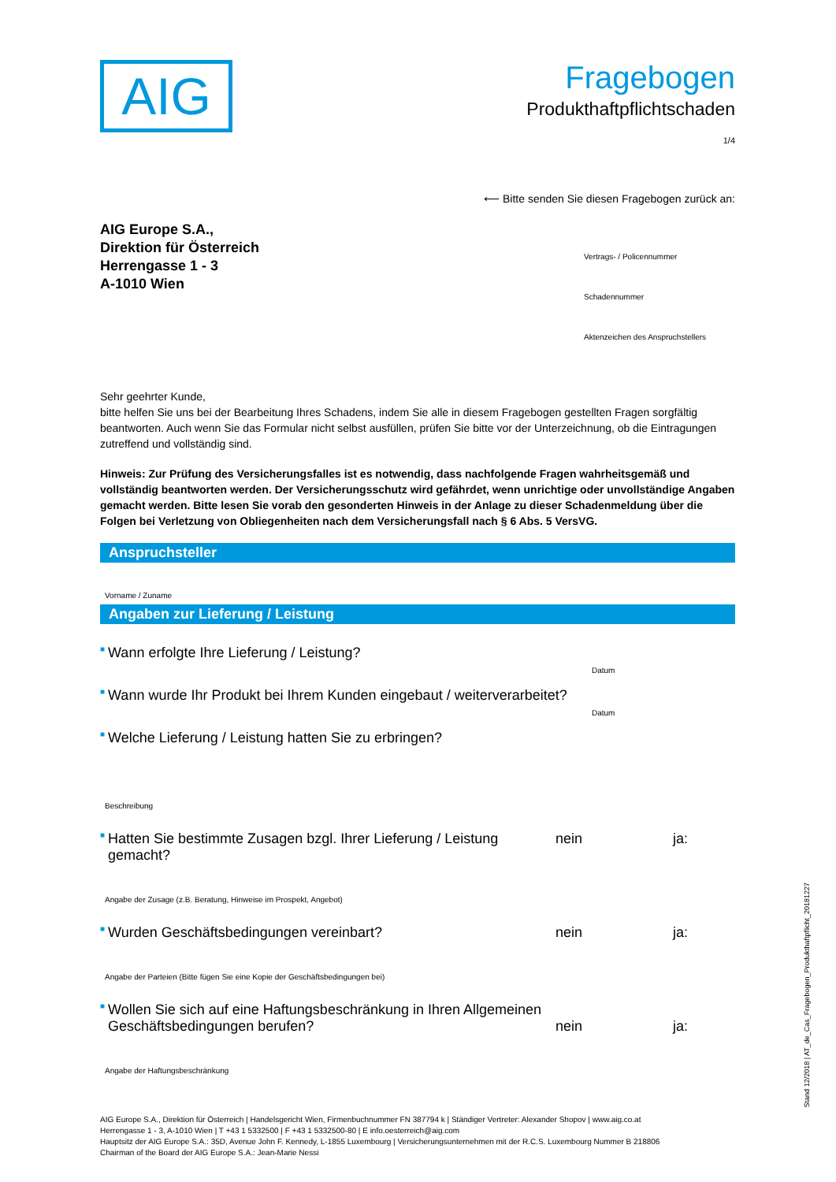AIG
Fragebogen
Produkthaftpflichtschaden
1/4
⟵ Bitte senden Sie diesen Fragebogen zurück an:
AIG Europe S.A.,
Direktion für Österreich
Herrengasse 1 - 3
A-1010 Wien
Vertrags- / Policennummer
Schadennummer
Aktenzeichen des Anspruchstellers
Sehr geehrter Kunde,
bitte helfen Sie uns bei der Bearbeitung Ihres Schadens, indem Sie alle in diesem Fragebogen gestellten Fragen sorgfältig beantworten. Auch wenn Sie das Formular nicht selbst ausfüllen, prüfen Sie bitte vor der Unterzeichnung, ob die Eintragungen zutreffend und vollständig sind.
Hinweis: Zur Prüfung des Versicherungsfalles ist es notwendig, dass nachfolgende Fragen wahrheitsgemäß und vollständig beantworten werden. Der Versicherungsschutz wird gefährdet, wenn unrichtige oder unvollständige Angaben gemacht werden. Bitte lesen Sie vorab den gesonderten Hinweis in der Anlage zu dieser Schadenmeldung über die Folgen bei Verletzung von Obliegenheiten nach dem Versicherungsfall nach § 6 Abs. 5 VersVG.
Anspruchsteller
Vorname / Zuname
Angaben zur Lieferung / Leistung
■ Wann erfolgte Ihre Lieferung / Leistung?
Datum
■ Wann wurde Ihr Produkt bei Ihrem Kunden eingebaut / weiterverarbeitet?
Datum
■ Welche Lieferung / Leistung hatten Sie zu erbringen?
Beschreibung
■ Hatten Sie bestimmte Zusagen bzgl. Ihrer Lieferung / Leistung gemacht? nein ja:
Angabe der Zusage (z.B. Beratung, Hinweise im Prospekt, Angebot)
■ Wurden Geschäftsbedingungen vereinbart? nein ja:
Angabe der Parteien (Bitte fügen Sie eine Kopie der Geschäftsbedingungen bei)
■ Wollen Sie sich auf eine Haftungsbeschränkung in Ihren Allgemeinen
Geschäftsbedingungen berufen? nein ja:
Angabe der Haftungsbeschränkung
AIG Europe S.A., Direktion für Österreich | Handelsgericht Wien, Firmenbuchnummer FN 387794 k | Ständiger Vertreter: Alexander Shopov | www.aig.co.at
Herrengasse 1 - 3, A-1010 Wien | T +43 1 5332500 | F +43 1 5332500-80 | E info.oesterreich@aig.com
Hauptsitz der AIG Europe S.A.: 35D, Avenue John F. Kennedy, L-1855 Luxembourg | Versicherungsunternehmen mit der R.C.S. Luxembourg Nummer B 218806
Chairman of the Board der AIG Europe S.A.: Jean-Marie Nessi
Stand 12/2018 | AT_de_Cas_Fragebogen_Produkthaftpflicht_20181227